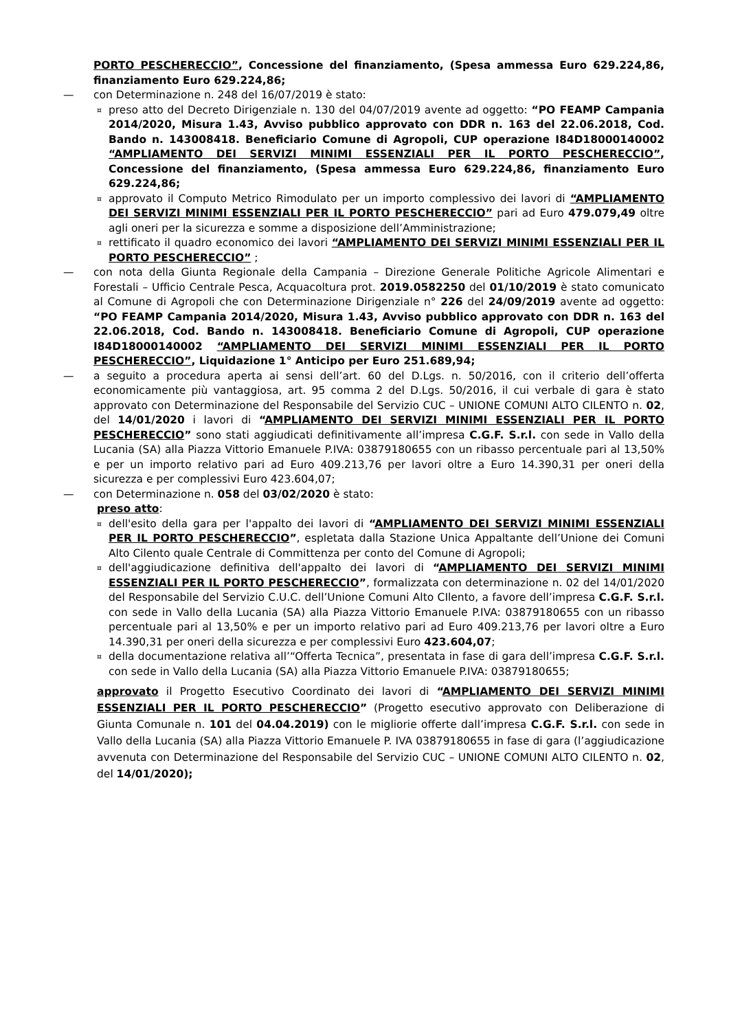PORTO PESCHERECCIO”, Concessione del finanziamento, (Spesa ammessa Euro 629.224,86, finanziamento Euro 629.224,86;
— con Determinazione n. 248 del 16/07/2019 è stato:
¤ preso atto del Decreto Dirigenziale n. 130 del 04/07/2019 avente ad oggetto: “PO FEAMP Campania 2014/2020, Misura 1.43, Avviso pubblico approvato con DDR n. 163 del 22.06.2018, Cod. Bando n. 143008418. Beneficiario Comune di Agropoli, CUP operazione I84D18000140002 “AMPLIAMENTO DEI SERVIZI MINIMI ESSENZIALI PER IL PORTO PESCHERECCIO”, Concessione del finanziamento, (Spesa ammessa Euro 629.224,86, finanziamento Euro 629.224,86;
¤ approvato il Computo Metrico Rimodulato per un importo complessivo dei lavori di “AMPLIAMENTO DEI SERVIZI MINIMI ESSENZIALI PER IL PORTO PESCHERECCIO” pari ad Euro 479.079,49 oltre agli oneri per la sicurezza e somme a disposizione dell’Amministrazione;
¤ rettificato il quadro economico dei lavori “AMPLIAMENTO DEI SERVIZI MINIMI ESSENZIALI PER IL PORTO PESCHERECCIO” ;
— con nota della Giunta Regionale della Campania – Direzione Generale Politiche Agricole Alimentari e Forestali – Ufficio Centrale Pesca, Acquacoltura prot. 2019.0582250 del 01/10/2019 è stato comunicato al Comune di Agropoli che con Determinazione Dirigenziale n° 226 del 24/09/2019 avente ad oggetto: “PO FEAMP Campania 2014/2020, Misura 1.43, Avviso pubblico approvato con DDR n. 163 del 22.06.2018, Cod. Bando n. 143008418. Beneficiario Comune di Agropoli, CUP operazione I84D18000140002 “AMPLIAMENTO DEI SERVIZI MINIMI ESSENZIALI PER IL PORTO PESCHERECCIO”, Liquidazione 1° Anticipo per Euro 251.689,94;
— a seguito a procedura aperta ai sensi dell’art. 60 del D.Lgs. n. 50/2016, con il criterio dell’offerta economicamente più vantaggiosa, art. 95 comma 2 del D.Lgs. 50/2016, il cui verbale di gara è stato approvato con Determinazione del Responsabile del Servizio CUC – UNIONE COMUNI ALTO CILENTO n. 02, del 14/01/2020 i lavori di “AMPLIAMENTO DEI SERVIZI MINIMI ESSENZIALI PER IL PORTO PESCHERECCIO” sono stati aggiudicati definitivamente all’impresa C.G.F. S.r.l. con sede in Vallo della Lucania (SA) alla Piazza Vittorio Emanuele P.IVA: 03879180655 con un ribasso percentuale pari al 13,50% e per un importo relativo pari ad Euro 409.213,76 per lavori oltre a Euro 14.390,31 per oneri della sicurezza e per complessivi Euro 423.604,07;
— con Determinazione n. 058 del 03/02/2020 è stato:
preso atto:
¤ dell'esito della gara per l'appalto dei lavori di “AMPLIAMENTO DEI SERVIZI MINIMI ESSENZIALI PER IL PORTO PESCHERECCIO”, espletata dalla Stazione Unica Appaltante dell’Unione dei Comuni Alto Cilento quale Centrale di Committenza per conto del Comune di Agropoli;
¤ dell'aggiudicazione definitiva dell'appalto dei lavori di “AMPLIAMENTO DEI SERVIZI MINIMI ESSENZIALI PER IL PORTO PESCHERECCIO”, formalizzata con determinazione n. 02 del 14/01/2020 del Responsabile del Servizio C.U.C. dell’Unione Comuni Alto CIlento, a favore dell’impresa C.G.F. S.r.l. con sede in Vallo della Lucania (SA) alla Piazza Vittorio Emanuele P.IVA: 03879180655 con un ribasso percentuale pari al 13,50% e per un importo relativo pari ad Euro 409.213,76 per lavori oltre a Euro 14.390,31 per oneri della sicurezza e per complessivi Euro 423.604,07;
¤ della documentazione relativa all’“Offerta Tecnica”, presentata in fase di gara dell’impresa C.G.F. S.r.l. con sede in Vallo della Lucania (SA) alla Piazza Vittorio Emanuele P.IVA: 03879180655;
approvato il Progetto Esecutivo Coordinato dei lavori di “AMPLIAMENTO DEI SERVIZI MINIMI ESSENZIALI PER IL PORTO PESCHERECCIO” (Progetto esecutivo approvato con Deliberazione di Giunta Comunale n. 101 del 04.04.2019) con le migliorie offerte dall’impresa C.G.F. S.r.l. con sede in Vallo della Lucania (SA) alla Piazza Vittorio Emanuele P. IVA 03879180655 in fase di gara (l’aggiudicazione avvenuta con Determinazione del Responsabile del Servizio CUC – UNIONE COMUNI ALTO CILENTO n. 02, del 14/01/2020);